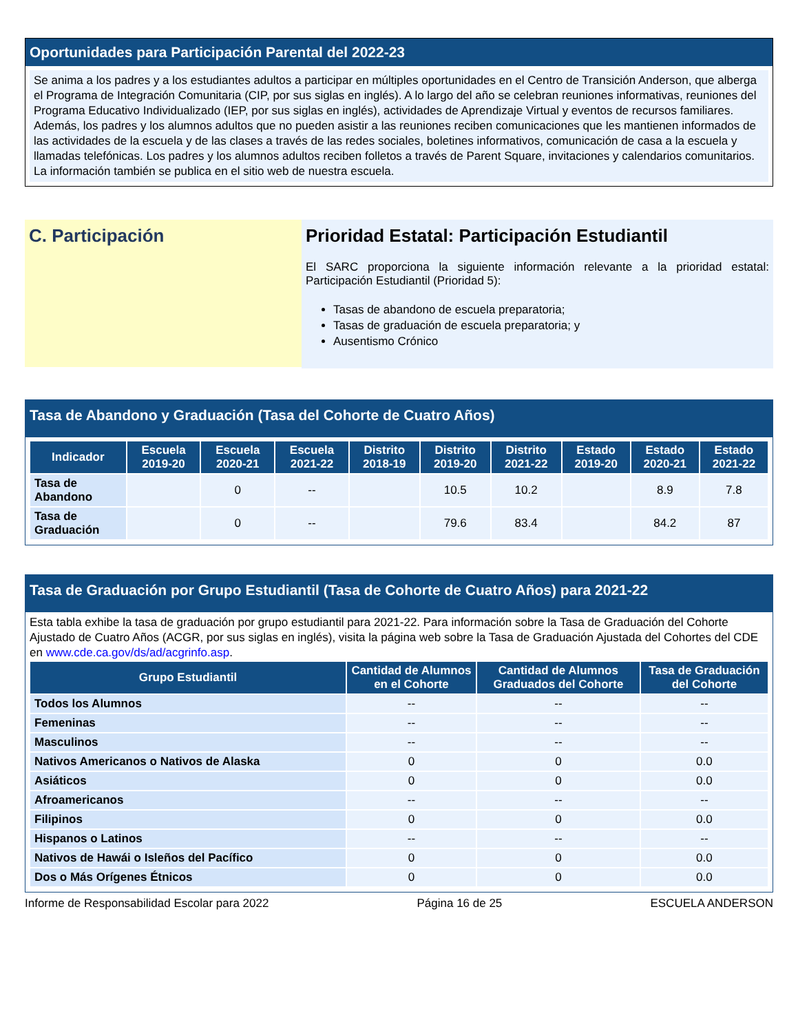Oportunidades para Participación Parental del 2022-23
Se anima a los padres y a los estudiantes adultos a participar en múltiples oportunidades en el Centro de Transición Anderson, que alberga el Programa de Integración Comunitaria (CIP, por sus siglas en inglés). A lo largo del año se celebran reuniones informativas, reuniones del Programa Educativo Individualizado (IEP, por sus siglas en inglés), actividades de Aprendizaje Virtual y eventos de recursos familiares. Además, los padres y los alumnos adultos que no pueden asistir a las reuniones reciben comunicaciones que les mantienen informados de las actividades de la escuela y de las clases a través de las redes sociales, boletines informativos, comunicación de casa a la escuela y llamadas telefónicas. Los padres y los alumnos adultos reciben folletos a través de Parent Square, invitaciones y calendarios comunitarios. La información también se publica en el sitio web de nuestra escuela.
C. Participación
Prioridad Estatal: Participación Estudiantil
El SARC proporciona la siguiente información relevante a la prioridad estatal: Participación Estudiantil (Prioridad 5):
Tasas de abandono de escuela preparatoria;
Tasas de graduación de escuela preparatoria; y
Ausentismo Crónico
Tasa de Abandono y Graduación (Tasa del Cohorte de Cuatro Años)
| Indicador | Escuela 2019-20 | Escuela 2020-21 | Escuela 2021-22 | Distrito 2018-19 | Distrito 2019-20 | Distrito 2021-22 | Estado 2019-20 | Estado 2020-21 | Estado 2021-22 |
| --- | --- | --- | --- | --- | --- | --- | --- | --- | --- |
| Tasa de Abandono | | 0 | -- | | 10.5 | 10.2 | | 8.9 | 7.8 |
| Tasa de Graduación | | 0 | -- | | 79.6 | 83.4 | | 84.2 | 87 |
Tasa de Graduación por Grupo Estudiantil (Tasa de Cohorte de Cuatro Años) para 2021-22
Esta tabla exhibe la tasa de graduación por grupo estudiantil para 2021-22. Para información sobre la Tasa de Graduación del Cohorte Ajustado de Cuatro Años (ACGR, por sus siglas en inglés), visita la página web sobre la Tasa de Graduación Ajustada del Cohortes del CDE en www.cde.ca.gov/ds/ad/acgrinfo.asp.
| Grupo Estudiantil | Cantidad de Alumnos en el Cohorte | Cantidad de Alumnos Graduados del Cohorte | Tasa de Graduación del Cohorte |
| --- | --- | --- | --- |
| Todos los Alumnos | -- | -- | -- |
| Femeninas | -- | -- | -- |
| Masculinos | -- | -- | -- |
| Nativos Americanos o Nativos de Alaska | 0 | 0 | 0.0 |
| Asiáticos | 0 | 0 | 0.0 |
| Afroamericanos | -- | -- | -- |
| Filipinos | 0 | 0 | 0.0 |
| Hispanos o Latinos | -- | -- | -- |
| Nativos de Hawái o Isleños del Pacífico | 0 | 0 | 0.0 |
| Dos o Más Orígenes Étnicos | 0 | 0 | 0.0 |
Informe de Responsabilidad Escolar para 2022 Página 16 de 25 ESCUELA ANDERSON